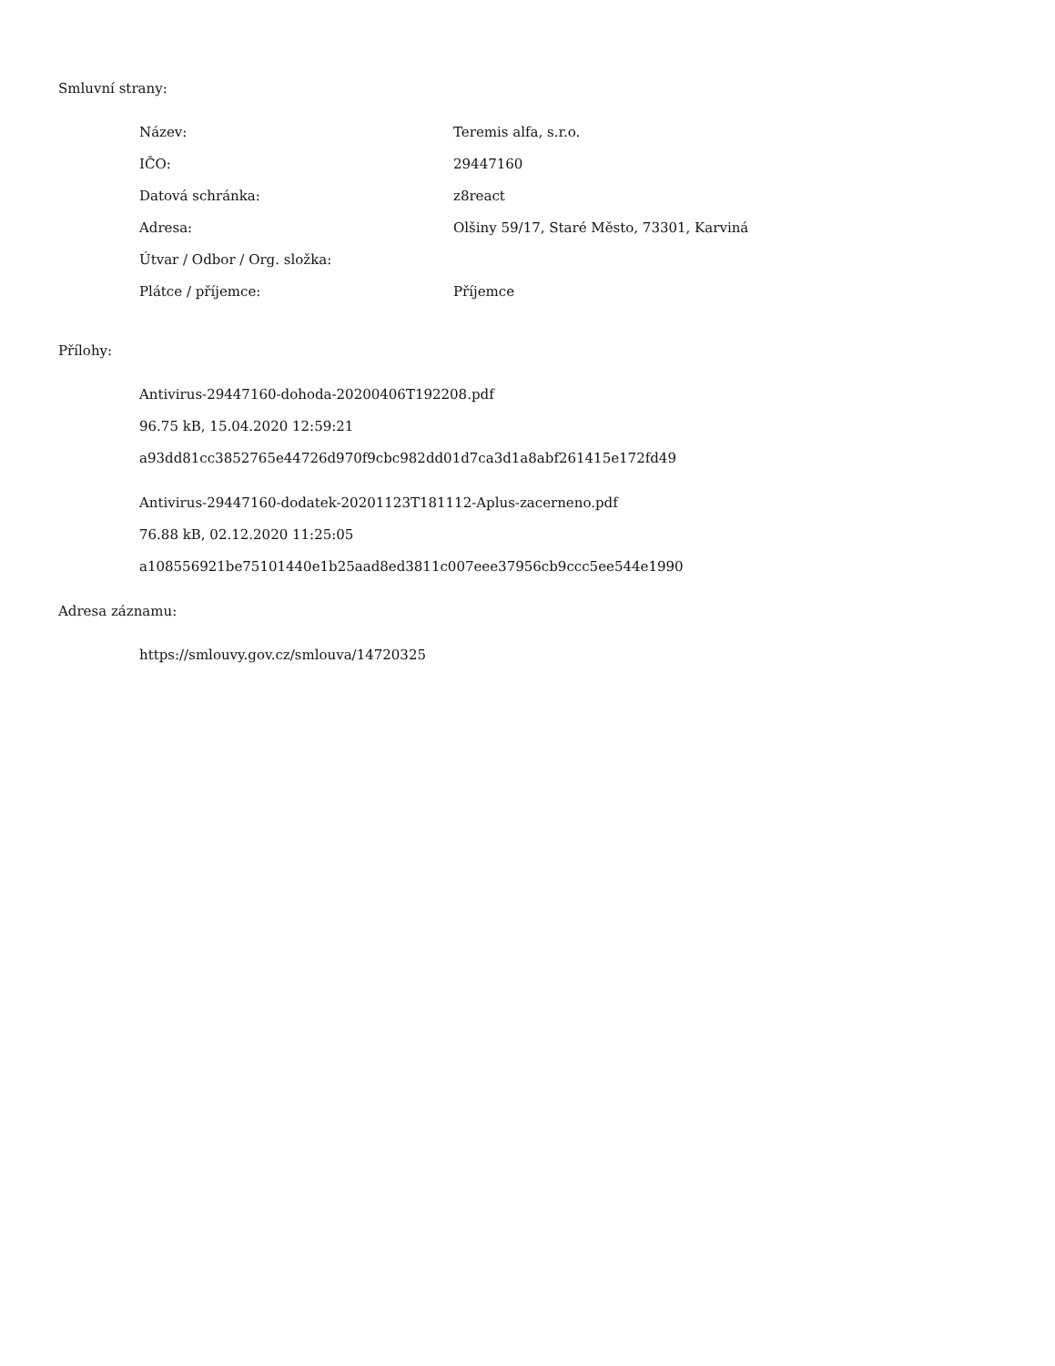Smluvní strany:
| Název: | Teremis alfa, s.r.o. |
| IČO: | 29447160 |
| Datová schránka: | z8react |
| Adresa: | Olšiny 59/17, Staré Město, 73301, Karviná |
| Útvar / Odbor / Org. složka: | |
| Plátce / příjemce: | Příjemce |
Přílohy:
Antivirus-29447160-dohoda-20200406T192208.pdf
96.75 kB, 15.04.2020 12:59:21
a93dd81cc3852765e44726d970f9cbc982dd01d7ca3d1a8abf261415e172fd49
Antivirus-29447160-dodatek-20201123T181112-Aplus-zacerneno.pdf
76.88 kB, 02.12.2020 11:25:05
a108556921be75101440e1b25aad8ed3811c007eee37956cb9ccc5ee544e1990
Adresa záznamu:
https://smlouvy.gov.cz/smlouva/14720325